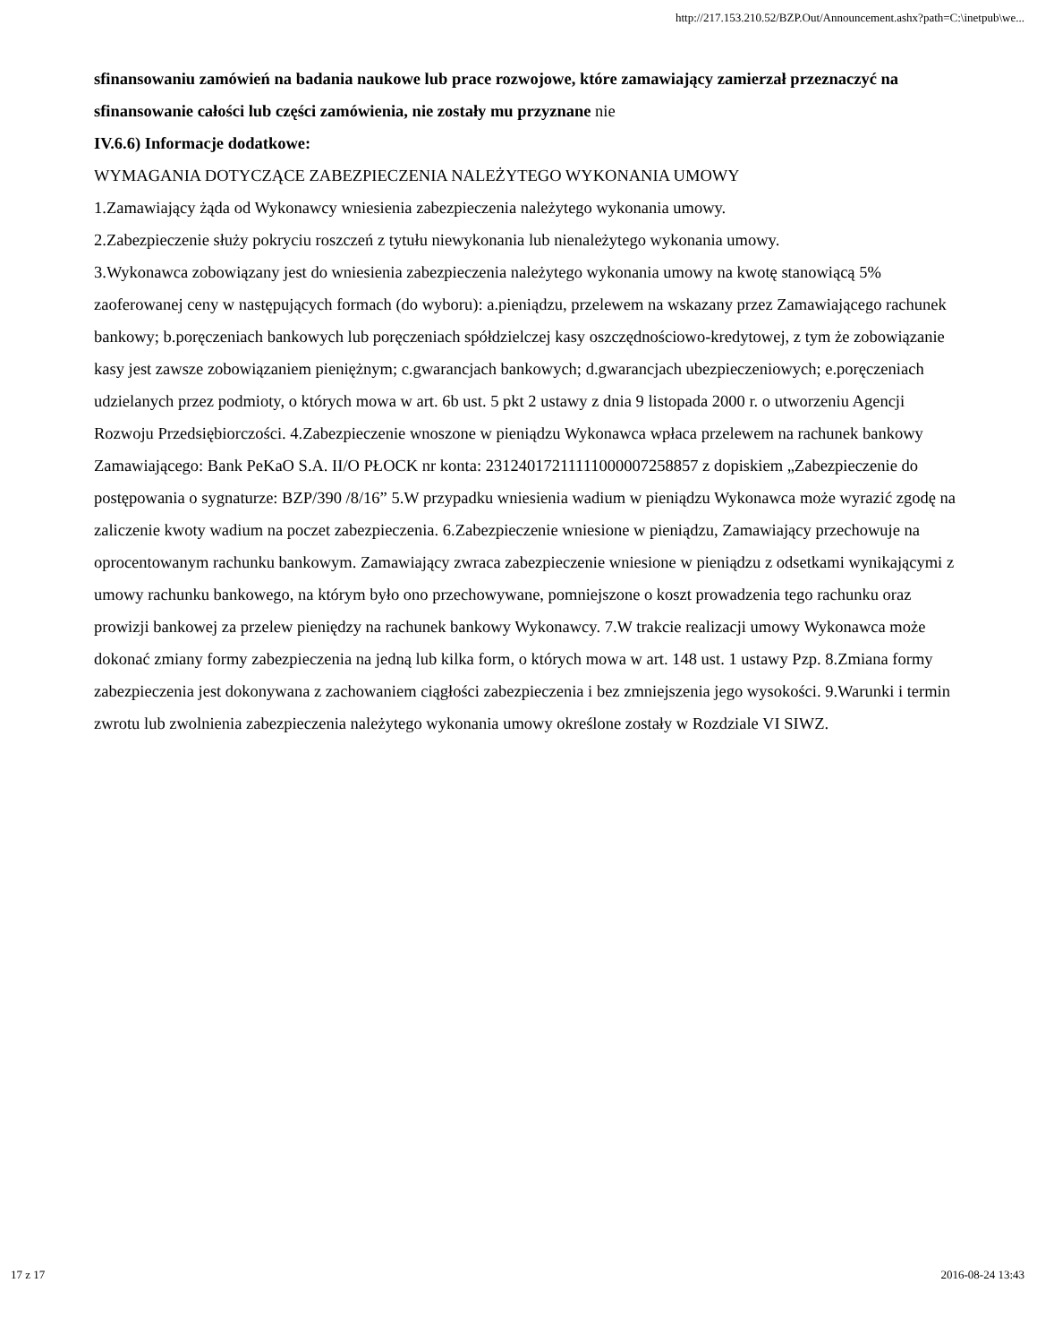http://217.153.210.52/BZP.Out/Announcement.ashx?path=C:\inetpub\we...
sfinansowaniu zamówień na badania naukowe lub prace rozwojowe, które zamawiający zamierzał przeznaczyć na sfinansowanie całości lub części zamówienia, nie zostały mu przyznane nie
IV.6.6) Informacje dodatkowe:
WYMAGANIA DOTYCZĄCE ZABEZPIECZENIA NALEŻYTEGO WYKONANIA UMOWY
1.Zamawiający żąda od Wykonawcy wniesienia zabezpieczenia należytego wykonania umowy.
2.Zabezpieczenie służy pokryciu roszczeń z tytułu niewykonania lub nienależytego wykonania umowy.
3.Wykonawca zobowiązany jest do wniesienia zabezpieczenia należytego wykonania umowy na kwotę stanowiącą 5% zaoferowanej ceny w następujących formach (do wyboru): a.pieniądzu, przelewem na wskazany przez Zamawiającego rachunek bankowy; b.poręczeniach bankowych lub poręczeniach spółdzielczej kasy oszczędnościowo-kredytowej, z tym że zobowiązanie kasy jest zawsze zobowiązaniem pieniężnym; c.gwarancjach bankowych; d.gwarancjach ubezpieczeniowych; e.poręczeniach udzielanych przez podmioty, o których mowa w art. 6b ust. 5 pkt 2 ustawy z dnia 9 listopada 2000 r. o utworzeniu Agencji Rozwoju Przedsiębiorczości. 4.Zabezpieczenie wnoszone w pieniądzu Wykonawca wpłaca przelewem na rachunek bankowy Zamawiającego: Bank PeKaO S.A. II/O PŁOCK nr konta: 23124017211111000007258857 z dopiskiem „Zabezpieczenie do postępowania o sygnaturze: BZP/390 /8/16” 5.W przypadku wniesienia wadium w pieniądzu Wykonawca może wyrazić zgodę na zaliczenie kwoty wadium na poczet zabezpieczenia. 6.Zabezpieczenie wniesione w pieniądzu, Zamawiający przechowuje na oprocentowanym rachunku bankowym. Zamawiający zwraca zabezpieczenie wniesione w pieniądzu z odsetkami wynikającymi z umowy rachunku bankowego, na którym było ono przechowywane, pomniejszone o koszt prowadzenia tego rachunku oraz prowizji bankowej za przelew pieniędzy na rachunek bankowy Wykonawcy. 7.W trakcie realizacji umowy Wykonawca może dokonać zmiany formy zabezpieczenia na jedną lub kilka form, o których mowa w art. 148 ust. 1 ustawy Pzp. 8.Zmiana formy zabezpieczenia jest dokonywana z zachowaniem ciągłości zabezpieczenia i bez zmniejszenia jego wysokości. 9.Warunki i termin zwrotu lub zwolnienia zabezpieczenia należytego wykonania umowy określone zostały w Rozdziale VI SIWZ.
17 z 17 2016-08-24 13:43